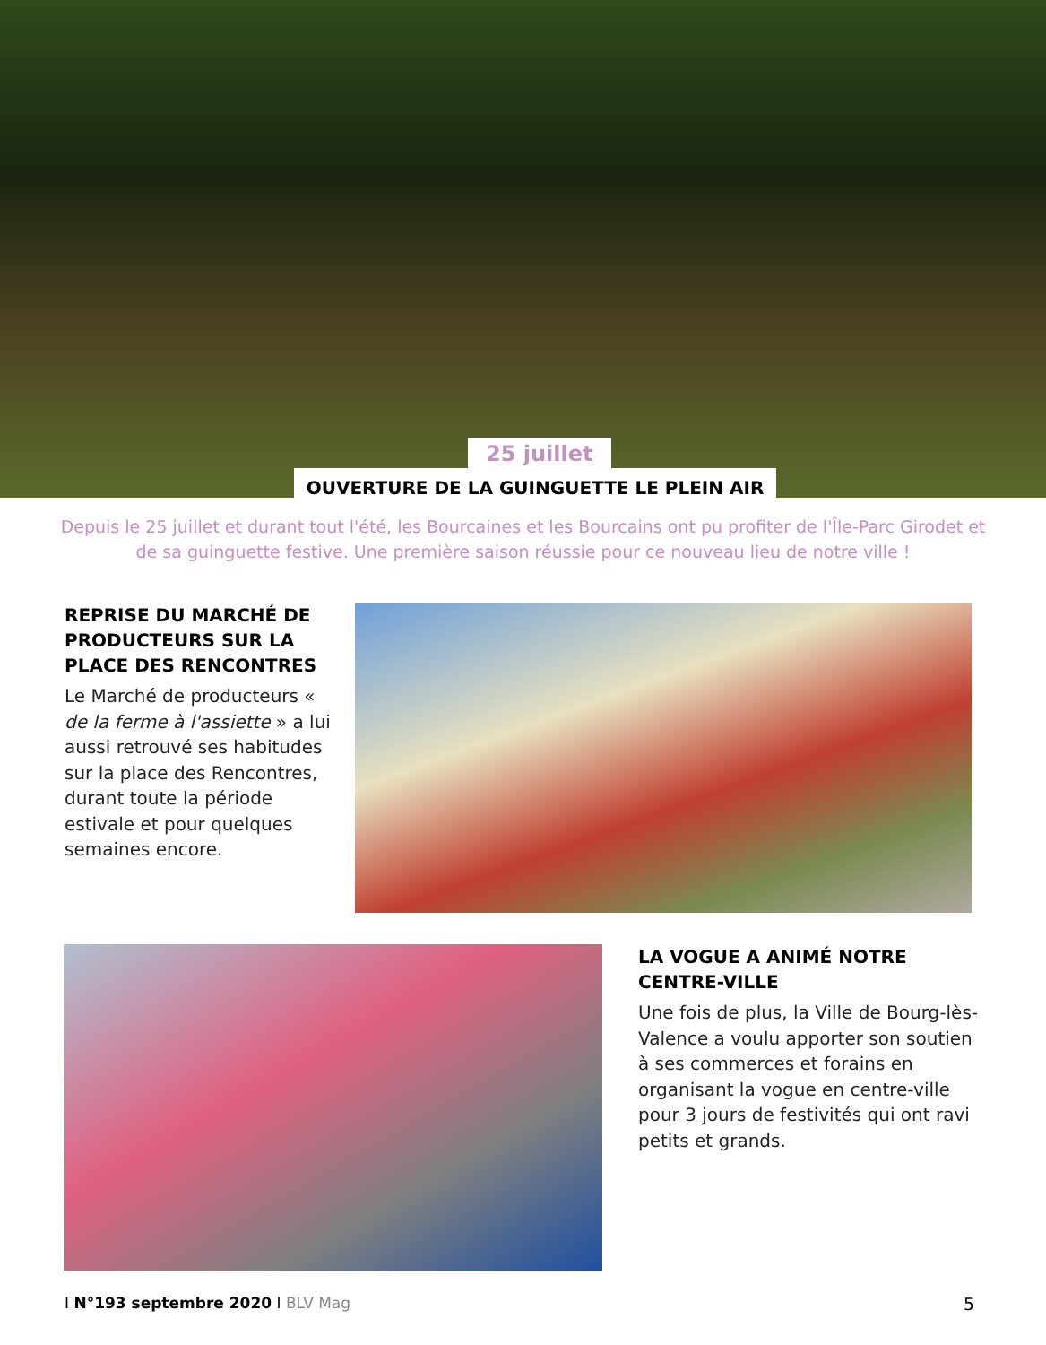25 juillet
OUVERTURE DE LA GUINGUETTE LE PLEIN AIR
Depuis le 25 juillet et durant tout l'été, les Bourcaines et les Bourcains ont pu profiter de l'Île-Parc Girodet et de sa guinguette festive. Une première saison réussie pour ce nouveau lieu de notre ville !
REPRISE DU MARCHÉ DE PRODUCTEURS SUR LA PLACE DES RENCONTRES
Le Marché de producteurs « de la ferme à l'assiette » a lui aussi retrouvé ses habitudes sur la place des Rencontres, durant toute la période estivale et pour quelques semaines encore.
LA VOGUE A ANIMÉ NOTRE CENTRE-VILLE
Une fois de plus, la Ville de Bourg-lès-Valence a voulu apporter son soutien à ses commerces et forains en organisant la vogue en centre-ville pour 3 jours de festivités qui ont ravi petits et grands.
I N°193 septembre 2020 I BLV Mag
5